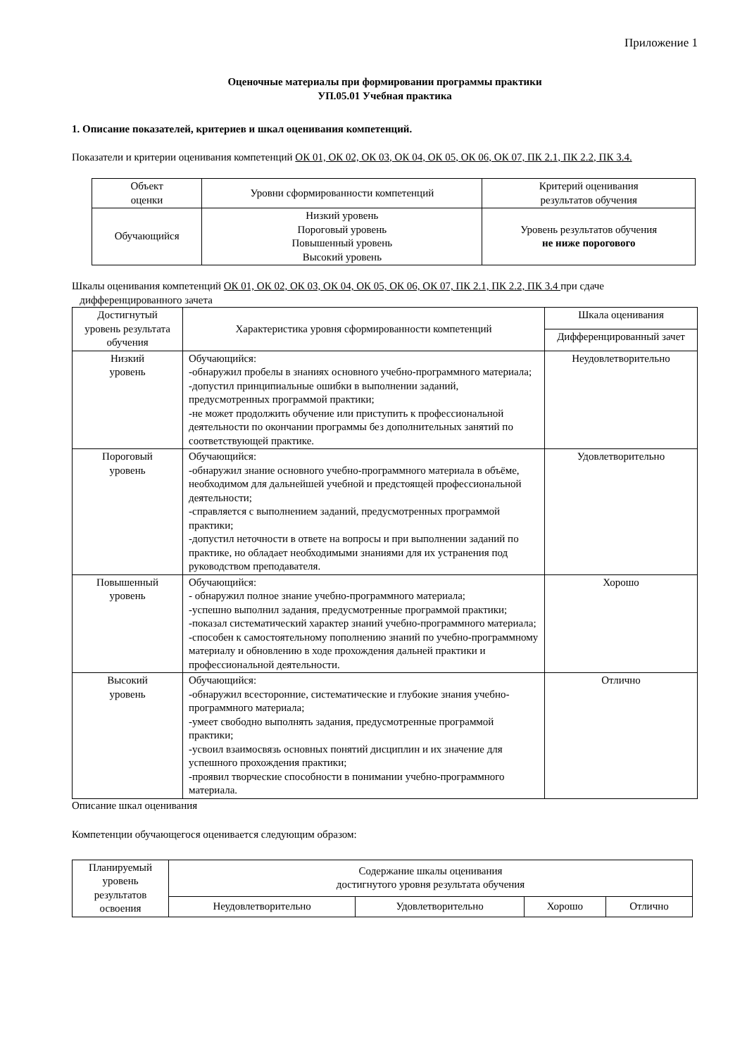Приложение 1
Оценочные материалы при формировании программы практики
УП.05.01 Учебная практика
1. Описание показателей, критериев и шкал оценивания компетенций.
Показатели и критерии оценивания компетенций ОК 01, ОК 02, ОК 03, ОК 04, ОК 05, ОК 06, ОК 07, ПК 2.1, ПК 2.2, ПК 3.4.
| Объект оценки | Уровни сформированности компетенций | Критерий оценивания результатов обучения |
| --- | --- | --- |
| Обучающийся | Низкий уровень Пороговый уровень Повышенный уровень Высокий уровень | Уровень результатов обучения не ниже порогового |
Шкалы оценивания компетенций ОК 01, ОК 02, ОК 03, ОК 04, ОК 05, ОК 06, ОК 07, ПК 2.1, ПК 2.2, ПК 3.4 при сдаче
дифференцированного зачета
| Достигнутый уровень результата обучения | Характеристика уровня сформированности компетенций | Шкала оценивания |
| --- | --- | --- |
| | | Дифференцированный зачет |
| Низкий уровень | Обучающийся: -обнаружил пробелы в знаниях основного учебно-программного материала; -допустил принципиальные ошибки в выполнении заданий, предусмотренных программой практики; -не может продолжить обучение или приступить к профессиональной деятельности по окончании программы без дополнительных занятий по соответствующей практике. | Неудовлетворительно |
| Пороговый уровень | Обучающийся: -обнаружил знание основного учебно-программного материала в объёме, необходимом для дальнейшей учебной и предстоящей профессиональной деятельности; -справляется с выполнением заданий, предусмотренных программой практики; -допустил неточности в ответе на вопросы и при выполнении заданий по практике, но обладает необходимыми знаниями для их устранения под руководством преподавателя. | Удовлетворительно |
| Повышенный уровень | Обучающийся: - обнаружил полное знание учебно-программного материала; -успешно выполнил задания, предусмотренные программой практики; -показал систематический характер знаний учебно-программного материала; -способен к самостоятельному пополнению знаний по учебно-программному материалу и обновлению в ходе прохождения дальней практики и профессиональной деятельности. | Хорошо |
| Высокий уровень | Обучающийся: -обнаружил всесторонние, систематические и глубокие знания учебно-программного материала; -умеет свободно выполнять задания, предусмотренные программой практики; -усвоил взаимосвязь основных понятий дисциплин и их значение для успешного прохождения практики; -проявил творческие способности в понимании учебно-программного материала. | Отлично |
Описание шкал оценивания
Компетенции обучающегося оценивается следующим образом:
| Планируемый уровень результатов освоения | Содержание шкалы оценивания достигнутого уровня результата обучения | | | |
| --- | --- | --- | --- | --- |
| | Неудовлетворительно | Удовлетворительно | Хорошо | Отлично |